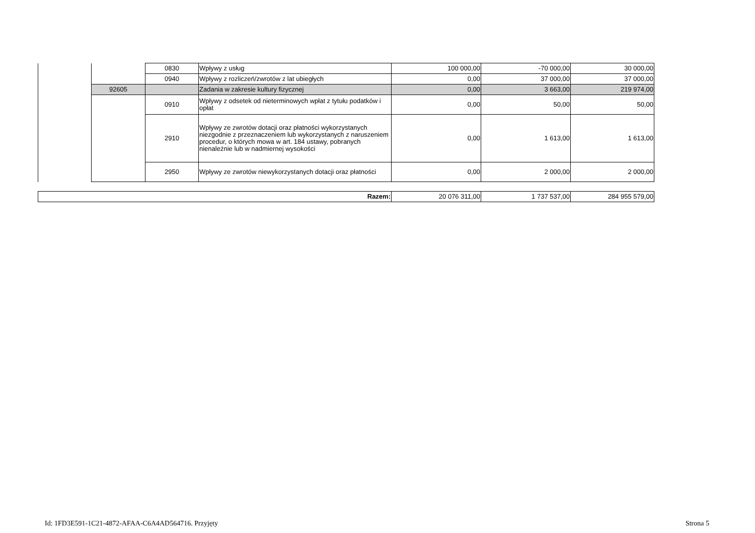| | | 0830 | Wpływy z usług | 100 000,00 | -70 000,00 | 30 000,00 |
| | | 0940 | Wpływy z rozliczeń/zwrotów z lat ubiegłych | 0,00 | 37 000,00 | 37 000,00 |
| | 92605 | | Zadania w zakresie kultury fizycznej | 0,00 | 3 663,00 | 219 974,00 |
| | | 0910 | Wpływy z odsetek od nieterminowych wpłat z tytułu podatków i opłat | 0,00 | 50,00 | 50,00 |
| | | 2910 | Wpływy ze zwrotów dotacji oraz płatności wykorzystanych niezgodnie z przeznaczeniem lub wykorzystanych z naruszeniem procedur, o których mowa w art. 184 ustawy, pobranych nienależnie lub w nadmiernej wysokości | 0,00 | 1 613,00 | 1 613,00 |
| | | 2950 | Wpływy ze zwrotów niewykorzystanych dotacji oraz płatności | 0,00 | 2 000,00 | 2 000,00 |
| Razem: | 20 076 311,00 | 1 737 537,00 | 284 955 579,00 |
Id: 1FD3E591-1C21-4872-AFAA-C6A4AD564716. Przyjęty Strona 5